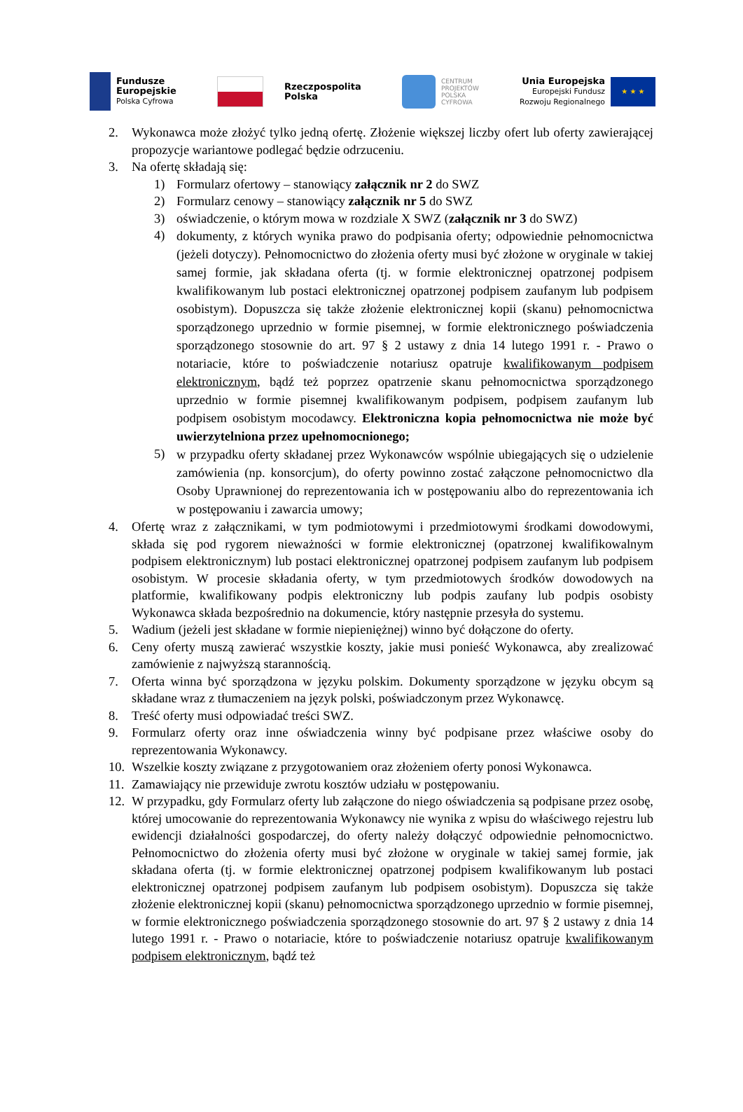Fundusze
Europejskie
Polska Cyfrowa
Rzeczpospolita
Polska
CENTRUM
PROJEKTÓW
POLSKA
CYFROWA
Unia Europejska
Europejski Fundusz
Rozwoju Regionalnego
★ ★ ★
2. Wykonawca może złożyć tylko jedną ofertę. Złożenie większej liczby ofert lub oferty zawierającej propozycje wariantowe podlegać będzie odrzuceniu.
3. Na ofertę składają się:
1) Formularz ofertowy – stanowiący załącznik nr 2 do SWZ
2) Formularz cenowy – stanowiący załącznik nr 5 do SWZ
3) oświadczenie, o którym mowa w rozdziale X SWZ (załącznik nr 3 do SWZ)
4)
dokumenty, z których wynika prawo do podpisania oferty; odpowiednie pełnomocnictwa (jeżeli dotyczy). Pełnomocnictwo do złożenia oferty musi być złożone w oryginale w takiej samej formie, jak składana oferta (tj. w formie elektronicznej opatrzonej podpisem kwalifikowanym lub postaci elektronicznej opatrzonej podpisem zaufanym lub podpisem osobistym). Dopuszcza się także złożenie elektronicznej kopii (skanu) pełnomocnictwa sporządzonego uprzednio w formie pisemnej, w formie elektronicznego poświadczenia sporządzonego stosownie do art. 97 § 2 ustawy z dnia 14 lutego 1991 r. - Prawo o notariacie, które to poświadczenie notariusz opatruje kwalifikowanym podpisem elektronicznym, bądź też poprzez opatrzenie skanu pełnomocnictwa sporządzonego uprzednio w formie pisemnej kwalifikowanym podpisem, podpisem zaufanym lub podpisem osobistym mocodawcy. Elektroniczna kopia pełnomocnictwa nie może być uwierzytelniona przez upełnomocnionego;
5)
w przypadku oferty składanej przez Wykonawców wspólnie ubiegających się o udzielenie zamówienia (np. konsorcjum), do oferty powinno zostać załączone pełnomocnictwo dla Osoby Uprawnionej do reprezentowania ich w postępowaniu albo do reprezentowania ich w postępowaniu i zawarcia umowy;
4. Ofertę wraz z załącznikami, w tym podmiotowymi i przedmiotowymi środkami dowodowymi, składa się pod rygorem nieważności w formie elektronicznej (opatrzonej kwalifikowalnym podpisem elektronicznym) lub postaci elektronicznej opatrzonej podpisem zaufanym lub podpisem osobistym. W procesie składania oferty, w tym przedmiotowych środków dowodowych na platformie, kwalifikowany podpis elektroniczny lub podpis zaufany lub podpis osobisty Wykonawca składa bezpośrednio na dokumencie, który następnie przesyła do systemu.
5. Wadium (jeżeli jest składane w formie niepieniężnej) winno być dołączone do oferty.
6. Ceny oferty muszą zawierać wszystkie koszty, jakie musi ponieść Wykonawca, aby zrealizować zamówienie z najwyższą starannością.
7. Oferta winna być sporządzona w języku polskim. Dokumenty sporządzone w języku obcym są składane wraz z tłumaczeniem na język polski, poświadczonym przez Wykonawcę.
8. Treść oferty musi odpowiadać treści SWZ.
9. Formularz oferty oraz inne oświadczenia winny być podpisane przez właściwe osoby do reprezentowania Wykonawcy.
10.
Wszelkie koszty związane z przygotowaniem oraz złożeniem oferty ponosi Wykonawca.
11.
Zamawiający nie przewiduje zwrotu kosztów udziału w postępowaniu.
12.
W przypadku, gdy Formularz oferty lub załączone do niego oświadczenia są podpisane przez osobę, której umocowanie do reprezentowania Wykonawcy nie wynika z wpisu do właściwego rejestru lub ewidencji działalności gospodarczej, do oferty należy dołączyć odpowiednie pełnomocnictwo. Pełnomocnictwo do złożenia oferty musi być złożone w oryginale w takiej samej formie, jak składana oferta (tj. w formie elektronicznej opatrzonej podpisem kwalifikowanym lub postaci elektronicznej opatrzonej podpisem zaufanym lub podpisem osobistym). Dopuszcza się także złożenie elektronicznej kopii (skanu) pełnomocnictwa sporządzonego uprzednio w formie pisemnej, w formie elektronicznego poświadczenia sporządzonego stosownie do art. 97 § 2 ustawy z dnia 14 lutego 1991 r. - Prawo o notariacie, które to poświadczenie notariusz opatruje kwalifikowanym podpisem elektronicznym, bądź też